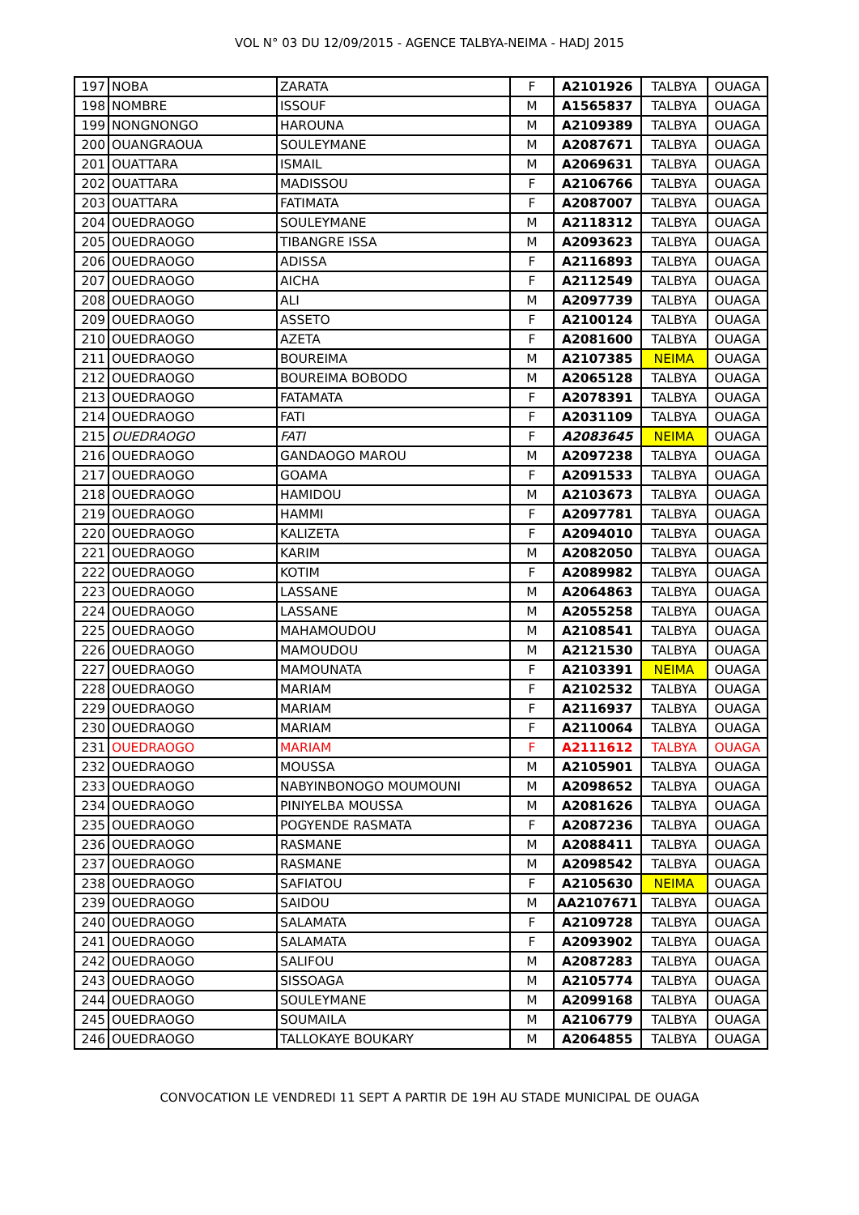VOL N° 03 DU 12/09/2015 - AGENCE TALBYA-NEIMA - HADJ 2015
| 197 | NOBA | ZARATA | F | A2101926 | TALBYA | OUAGA |
| 198 | NOMBRE | ISSOUF | M | A1565837 | TALBYA | OUAGA |
| 199 | NONGNONGO | HAROUNA | M | A2109389 | TALBYA | OUAGA |
| 200 | OUANGRAOUA | SOULEYMANE | M | A2087671 | TALBYA | OUAGA |
| 201 | OUATTARA | ISMAIL | M | A2069631 | TALBYA | OUAGA |
| 202 | OUATTARA | MADISSOU | F | A2106766 | TALBYA | OUAGA |
| 203 | OUATTARA | FATIMATA | F | A2087007 | TALBYA | OUAGA |
| 204 | OUEDRAOGO | SOULEYMANE | M | A2118312 | TALBYA | OUAGA |
| 205 | OUEDRAOGO | TIBANGRE ISSA | M | A2093623 | TALBYA | OUAGA |
| 206 | OUEDRAOGO | ADISSA | F | A2116893 | TALBYA | OUAGA |
| 207 | OUEDRAOGO | AICHA | F | A2112549 | TALBYA | OUAGA |
| 208 | OUEDRAOGO | ALI | M | A2097739 | TALBYA | OUAGA |
| 209 | OUEDRAOGO | ASSETO | F | A2100124 | TALBYA | OUAGA |
| 210 | OUEDRAOGO | AZETA | F | A2081600 | TALBYA | OUAGA |
| 211 | OUEDRAOGO | BOUREIMA | M | A2107385 | NEIMA | OUAGA |
| 212 | OUEDRAOGO | BOUREIMA BOBODO | M | A2065128 | TALBYA | OUAGA |
| 213 | OUEDRAOGO | FATAMATA | F | A2078391 | TALBYA | OUAGA |
| 214 | OUEDRAOGO | FATI | F | A2031109 | TALBYA | OUAGA |
| 215 | OUEDRAOGO | FATI | F | A2083645 | NEIMA | OUAGA |
| 216 | OUEDRAOGO | GANDAOGO MAROU | M | A2097238 | TALBYA | OUAGA |
| 217 | OUEDRAOGO | GOAMA | F | A2091533 | TALBYA | OUAGA |
| 218 | OUEDRAOGO | HAMIDOU | M | A2103673 | TALBYA | OUAGA |
| 219 | OUEDRAOGO | HAMMI | F | A2097781 | TALBYA | OUAGA |
| 220 | OUEDRAOGO | KALIZETA | F | A2094010 | TALBYA | OUAGA |
| 221 | OUEDRAOGO | KARIM | M | A2082050 | TALBYA | OUAGA |
| 222 | OUEDRAOGO | KOTIM | F | A2089982 | TALBYA | OUAGA |
| 223 | OUEDRAOGO | LASSANE | M | A2064863 | TALBYA | OUAGA |
| 224 | OUEDRAOGO | LASSANE | M | A2055258 | TALBYA | OUAGA |
| 225 | OUEDRAOGO | MAHAMOUDOU | M | A2108541 | TALBYA | OUAGA |
| 226 | OUEDRAOGO | MAMOUDOU | M | A2121530 | TALBYA | OUAGA |
| 227 | OUEDRAOGO | MAMOUNATA | F | A2103391 | NEIMA | OUAGA |
| 228 | OUEDRAOGO | MARIAM | F | A2102532 | TALBYA | OUAGA |
| 229 | OUEDRAOGO | MARIAM | F | A2116937 | TALBYA | OUAGA |
| 230 | OUEDRAOGO | MARIAM | F | A2110064 | TALBYA | OUAGA |
| 231 | OUEDRAOGO | MARIAM | F | A2111612 | TALBYA | OUAGA |
| 232 | OUEDRAOGO | MOUSSA | M | A2105901 | TALBYA | OUAGA |
| 233 | OUEDRAOGO | NABYINBONOGO MOUMOUNI | M | A2098652 | TALBYA | OUAGA |
| 234 | OUEDRAOGO | PINIYELBA MOUSSA | M | A2081626 | TALBYA | OUAGA |
| 235 | OUEDRAOGO | POGYENDE RASMATA | F | A2087236 | TALBYA | OUAGA |
| 236 | OUEDRAOGO | RASMANE | M | A2088411 | TALBYA | OUAGA |
| 237 | OUEDRAOGO | RASMANE | M | A2098542 | TALBYA | OUAGA |
| 238 | OUEDRAOGO | SAFIATOU | F | A2105630 | NEIMA | OUAGA |
| 239 | OUEDRAOGO | SAIDOU | M | AA2107671 | TALBYA | OUAGA |
| 240 | OUEDRAOGO | SALAMATA | F | A2109728 | TALBYA | OUAGA |
| 241 | OUEDRAOGO | SALAMATA | F | A2093902 | TALBYA | OUAGA |
| 242 | OUEDRAOGO | SALIFOU | M | A2087283 | TALBYA | OUAGA |
| 243 | OUEDRAOGO | SISSOAGA | M | A2105774 | TALBYA | OUAGA |
| 244 | OUEDRAOGO | SOULEYMANE | M | A2099168 | TALBYA | OUAGA |
| 245 | OUEDRAOGO | SOUMAILA | M | A2106779 | TALBYA | OUAGA |
| 246 | OUEDRAOGO | TALLOKAYE BOUKARY | M | A2064855 | TALBYA | OUAGA |
CONVOCATION LE VENDREDI 11 SEPT A PARTIR DE 19H AU STADE MUNICIPAL DE OUAGA